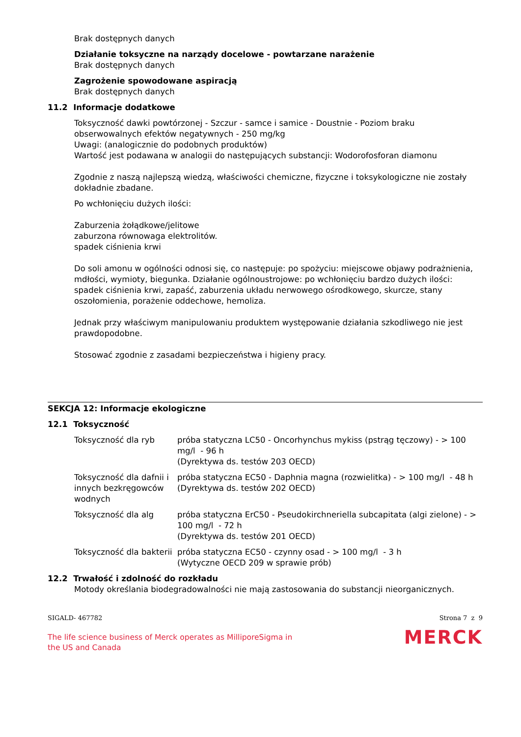Brak dostępnych danych
Działanie toksyczne na narządy docelowe - powtarzane narażenie
Brak dostępnych danych
Zagrożenie spowodowane aspiracją
Brak dostępnych danych
11.2 Informacje dodatkowe
Toksyczność dawki powtórzonej - Szczur - samce i samice - Doustnie - Poziom braku obserwowalnych efektów negatywnych - 250 mg/kg
Uwagi: (analogicznie do podobnych produktów)
Wartość jest podawana w analogii do następujących substancji: Wodorofosforan diamonu
Zgodnie z naszą najlepszą wiedzą, właściwości chemiczne, fizyczne i toksykologiczne nie zostały dokładnie zbadane.
Po wchłonięciu dużych ilości:
Zaburzenia żołądkowe/jelitowe
zaburzona równowaga elektrolitów.
spadek ciśnienia krwi
Do soli amonu w ogólności odnosi się, co następuje: po spożyciu: miejscowe objawy podrażnienia, mdłości, wymioty, biegunka. Działanie ogólnoustrojowe: po wchłonięciu bardzo dużych ilości: spadek ciśnienia krwi, zapaść, zaburzenia układu nerwowego ośrodkowego, skurcze, stany oszołomienia, porażenie oddechowe, hemoliza.
Jednak przy właściwym manipulowaniu produktem występowanie działania szkodliwego nie jest prawdopodobne.
Stosować zgodnie z zasadami bezpieczeństwa i higieny pracy.
SEKCJA 12: Informacje ekologiczne
12.1 Toksyczność
| Toksyczność dla ryb | próba statyczna LC50 - Oncorhynchus mykiss (pstrąg tęczowy) - > 100 mg/l - 96 h (Dyrektywa ds. testów 203 OECD) |
| Toksyczność dla dafnii i innych bezkręgowców wodnych | próba statyczna EC50 - Daphnia magna (rozwielitka) - > 100 mg/l - 48 h (Dyrektywa ds. testów 202 OECD) |
| Toksyczność dla alg | próba statyczna ErC50 - Pseudokirchneriella subcapitata (algi zielone) - > 100 mg/l - 72 h (Dyrektywa ds. testów 201 OECD) |
| Toksyczność dla bakterii | próba statyczna EC50 - czynny osad - > 100 mg/l - 3 h (Wytyczne OECD 209 w sprawie prób) |
12.2 Trwałość i zdolność do rozkładu
Motody określania biodegradowalności nie mają zastosowania do substancji nieorganicznych.
SIGALD- 467782 Strona 7 z 9
The life science business of Merck operates as MilliporeSigma in
the US and Canada MERCK